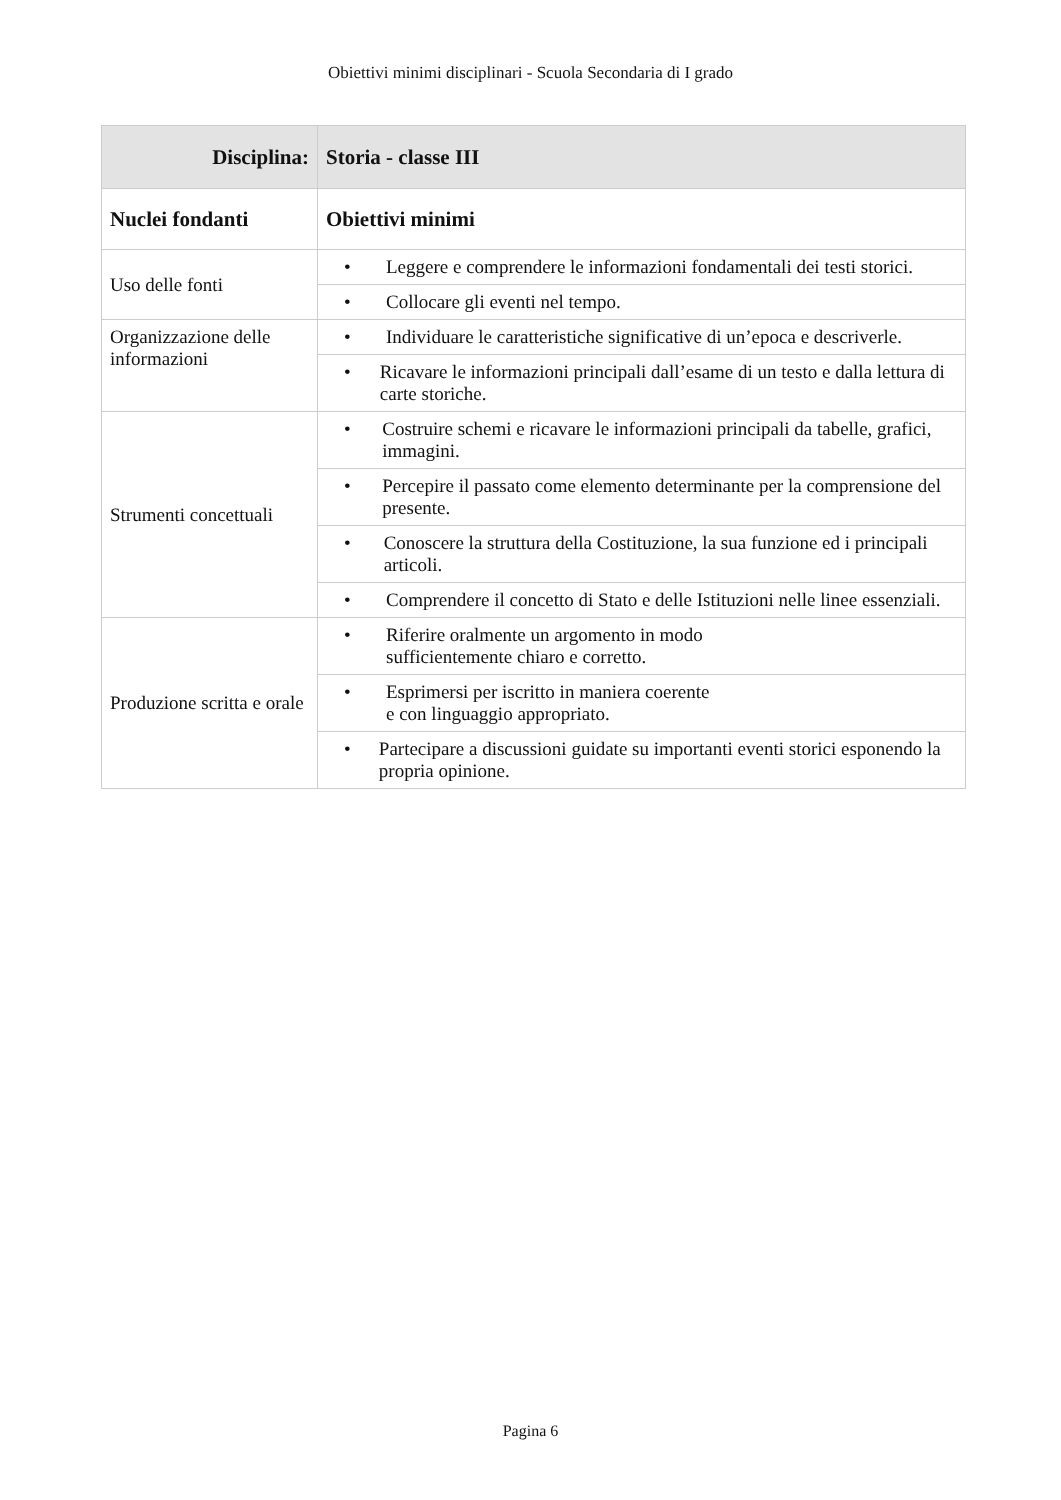Obiettivi minimi disciplinari - Scuola Secondaria di I grado
| Disciplina: | Storia - classe III |
| --- | --- |
| Nuclei fondanti | Obiettivi minimi |
| Uso delle fonti | • Leggere e comprendere le informazioni fondamentali dei testi storici. |
| | • Collocare gli eventi nel tempo. |
| Organizzazione delle informazioni | • Individuare le caratteristiche significative di un’epoca e descriverle. |
| | • Ricavare le informazioni principali dall’esame di un testo e dalla lettura di carte storiche. |
| Strumenti concettuali | • Costruire schemi e ricavare le informazioni principali da tabelle, grafici, immagini. |
| | • Percepire il passato come elemento determinante per la comprensione del presente. |
| | • Conoscere la struttura della Costituzione, la sua funzione ed i principali articoli. |
| | • Comprendere il concetto di Stato e delle Istituzioni nelle linee essenziali. |
| Produzione scritta e orale | • Riferire oralmente un argomento in modo sufficientemente chiaro e corretto. |
| | • Esprimersi per iscritto in maniera coerente e con linguaggio appropriato. |
| | • Partecipare a discussioni guidate su importanti eventi storici esponendo la propria opinione. |
Pagina 6